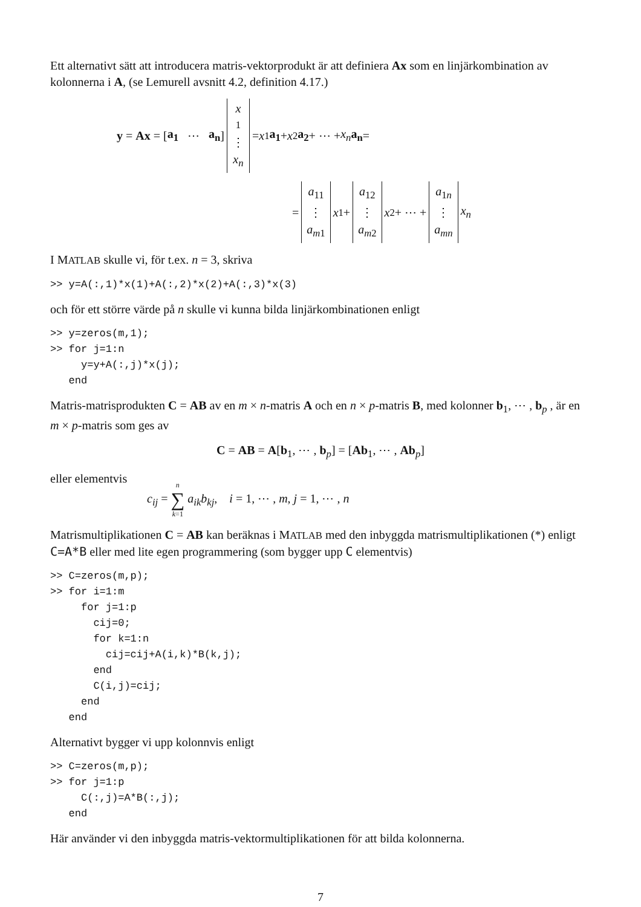Ett alternativt sätt att introducera matris-vektorprodukt är att definiera Ax som en linjärkombination av kolonnerna i A, (se Lemurell avsnitt 4.2, definition 4.17.)
y = Ax = [a<sub>1</sub> ⋯ a<sub>n</sub>] x<sub>1</sub> ⋮ x<sub>n</sub> = x<sub>1</sub> a<sub>1</sub> + x<sub>2</sub> a<sub>2</sub> + ⋯ + x<sub>n</sub> a<sub>n</sub> =
= a<sub>11</sub> ⋮ a<sub>m1</sub> x<sub>1</sub> + a<sub>12</sub> ⋮ a<sub>m2</sub> x<sub>2</sub> + ⋯ + a<sub>1n</sub> ⋮ a<sub>mn</sub> x<sub>n</sub>
I MATLAB skulle vi, för t.ex. n = 3, skriva
>> y=A(:,1)*x(1)+A(:,2)*x(2)+A(:,3)*x(3)
och för ett större värde på n skulle vi kunna bilda linjärkombinationen enligt
>> y=zeros(m,1);
>> for j=1:n
     y=y+A(:,j)*x(j);
   end
Matris-matrisprodukten C = AB av en m × n-matris A och en n × p-matris B, med kolonner b<sub>1</sub>, ⋯ , b<sub>p</sub> , är en m × p-matris som ges av
C = AB = A[b<sub>1</sub>, ⋯ , b<sub>p</sub>] = [Ab<sub>1</sub>, ⋯ , Ab<sub>p</sub>]
eller elementvis
c<sub>ij</sub> = n ∑ k=1 a<sub>ik</sub>b<sub>kj</sub>, i = 1, ⋯ , m, j = 1, ⋯ , n
Matrismultiplikationen C = AB kan beräknas i MATLAB med den inbyggda matrismultiplikationen (*) enligt C=A*B eller med lite egen programmering (som bygger upp C elementvis)
>> C=zeros(m,p);
>> for i=1:m
     for j=1:p
       cij=0;
       for k=1:n
         cij=cij+A(i,k)*B(k,j);
       end
       C(i,j)=cij;
     end
   end
Alternativt bygger vi upp kolonnvis enligt
>> C=zeros(m,p);
>> for j=1:p
     C(:,j)=A*B(:,j);
   end
Här använder vi den inbyggda matris-vektormultiplikationen för att bilda kolonnerna.
7